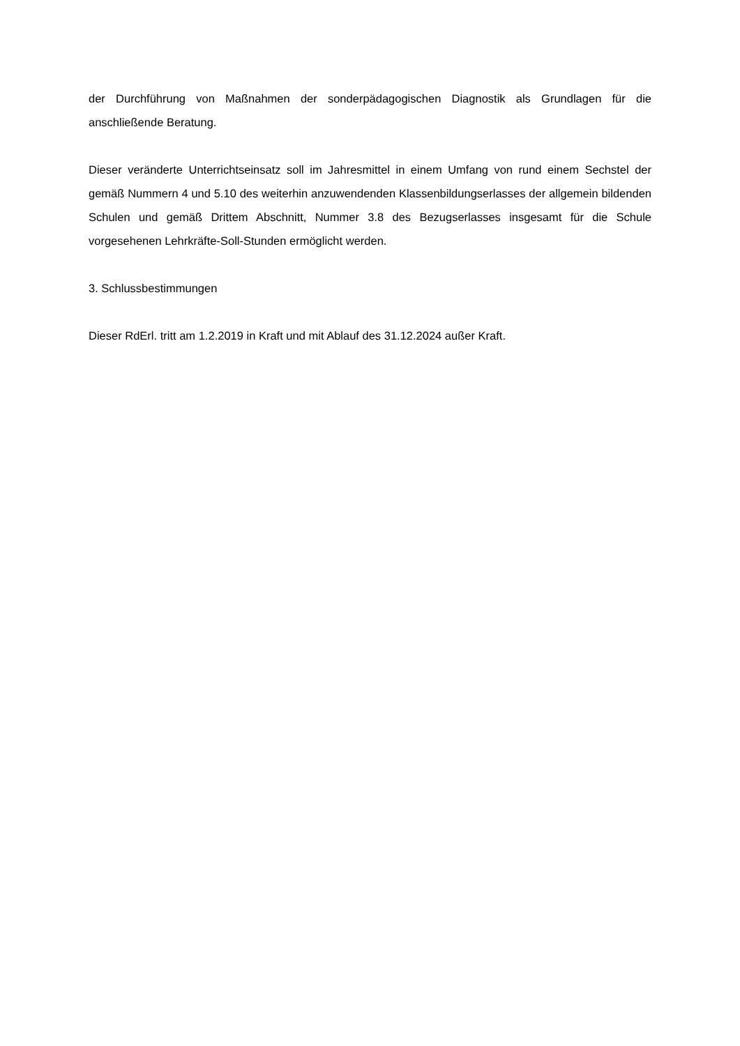der Durchführung von Maßnahmen der sonderpädagogischen Diagnostik als Grundlagen für die anschließende Beratung.
Dieser veränderte Unterrichtseinsatz soll im Jahresmittel in einem Umfang von rund einem Sechstel der gemäß Nummern 4 und 5.10 des weiterhin anzuwendenden Klassenbildungserlasses der allgemein bildenden Schulen und gemäß Drittem Abschnitt, Nummer 3.8 des Bezugserlasses insgesamt für die Schule vorgesehenen Lehrkräfte-Soll-Stunden ermöglicht werden.
3. Schlussbestimmungen
Dieser RdErl. tritt am 1.2.2019 in Kraft und mit Ablauf des 31.12.2024 außer Kraft.